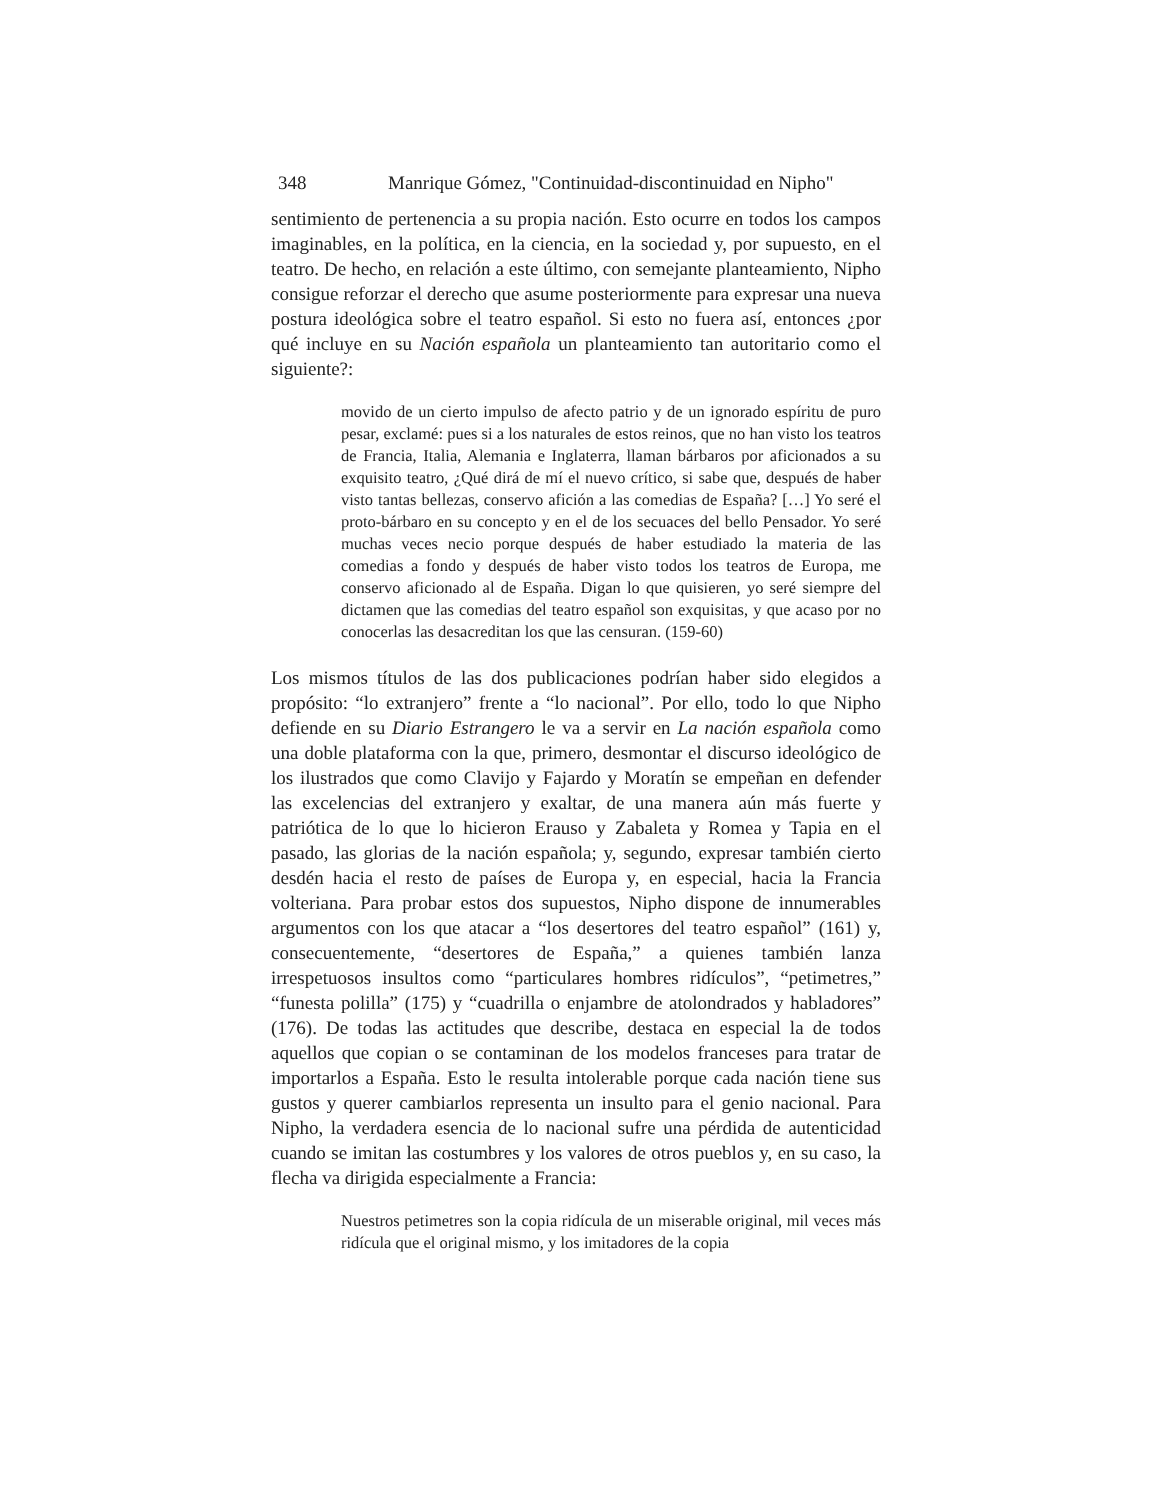348 Manrique Gómez, "Continuidad-discontinuidad en Nipho"
sentimiento de pertenencia a su propia nación. Esto ocurre en todos los campos imaginables, en la política, en la ciencia, en la sociedad y, por supuesto, en el teatro. De hecho, en relación a este último, con semejante planteamiento, Nipho consigue reforzar el derecho que asume posteriormente para expresar una nueva postura ideológica sobre el teatro español. Si esto no fuera así, entonces ¿por qué incluye en su Nación española un planteamiento tan autoritario como el siguiente?:
movido de un cierto impulso de afecto patrio y de un ignorado espíritu de puro pesar, exclamé: pues si a los naturales de estos reinos, que no han visto los teatros de Francia, Italia, Alemania e Inglaterra, llaman bárbaros por aficionados a su exquisito teatro, ¿Qué dirá de mí el nuevo crítico, si sabe que, después de haber visto tantas bellezas, conservo afición a las comedias de España? […] Yo seré el proto-bárbaro en su concepto y en el de los secuaces del bello Pensador. Yo seré muchas veces necio porque después de haber estudiado la materia de las comedias a fondo y después de haber visto todos los teatros de Europa, me conservo aficionado al de España. Digan lo que quisieren, yo seré siempre del dictamen que las comedias del teatro español son exquisitas, y que acaso por no conocerlas las desacreditan los que las censuran. (159-60)
Los mismos títulos de las dos publicaciones podrían haber sido elegidos a propósito: “lo extranjero” frente a “lo nacional”. Por ello, todo lo que Nipho defiende en su Diario Estrangero le va a servir en La nación española como una doble plataforma con la que, primero, desmontar el discurso ideológico de los ilustrados que como Clavijo y Fajardo y Moratín se empeñan en defender las excelencias del extranjero y exaltar, de una manera aún más fuerte y patriótica de lo que lo hicieron Erauso y Zabaleta y Romea y Tapia en el pasado, las glorias de la nación española; y, segundo, expresar también cierto desdén hacia el resto de países de Europa y, en especial, hacia la Francia volteriana. Para probar estos dos supuestos, Nipho dispone de innumerables argumentos con los que atacar a “los desertores del teatro español” (161) y, consecuentemente, “desertores de España,” a quienes también lanza irrespetuosos insultos como “particulares hombres ridículos”, “petimetres,” “funesta polilla” (175) y “cuadrilla o enjambre de atolondrados y habladores” (176). De todas las actitudes que describe, destaca en especial la de todos aquellos que copian o se contaminan de los modelos franceses para tratar de importarlos a España. Esto le resulta intolerable porque cada nación tiene sus gustos y querer cambiarlos representa un insulto para el genio nacional. Para Nipho, la verdadera esencia de lo nacional sufre una pérdida de autenticidad cuando se imitan las costumbres y los valores de otros pueblos y, en su caso, la flecha va dirigida especialmente a Francia:
Nuestros petimetres son la copia ridícula de un miserable original, mil veces más ridícula que el original mismo, y los imitadores de la copia